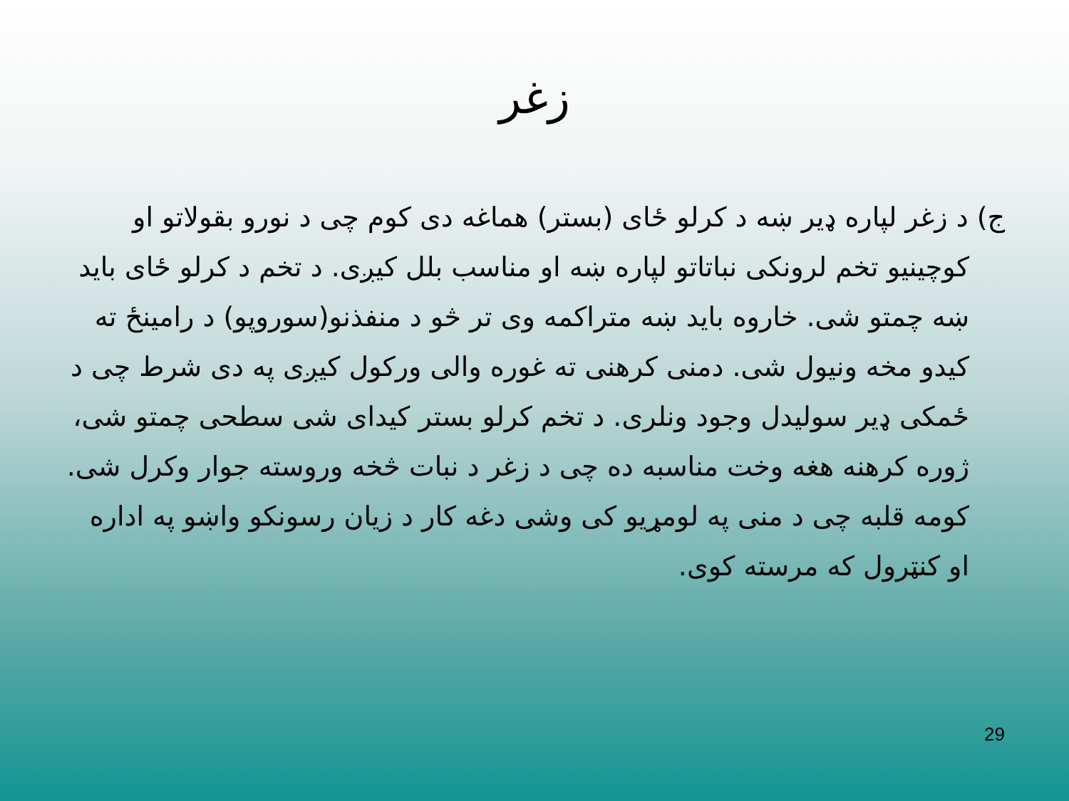زغر
ج) د زغر لپاره ډیر ښه د کرلو ځای (بستر) هماغه دی کوم چی د نورو بقولاتو او کوچینیو تخم لرونکی نباتاتو لپاره ښه او مناسب بلل کیږی. د تخم د کرلو ځای باید ښه چمتو شی. خاروه باید ښه متراکمه وی تر څو د منفذنو(سوروپو) د رامینځ ته کیدو مخه ونیول شی. دمنی کرهنی ته غوره والی ورکول کیږی په دی شرط چی د ځمکی ډیر سولیدل وجود ونلری. د تخم کرلو بستر کیدای شی سطحی چمتو شی، ژوره کرهنه هغه وخت مناسبه ده چی د زغر د نبات څخه وروسته جوار وکرل شی. کومه قلبه چی د منی په لومړیو کی وشی دغه کار د زیان رسونکو واښو په اداره او کنټرول که مرسته کوی.
29